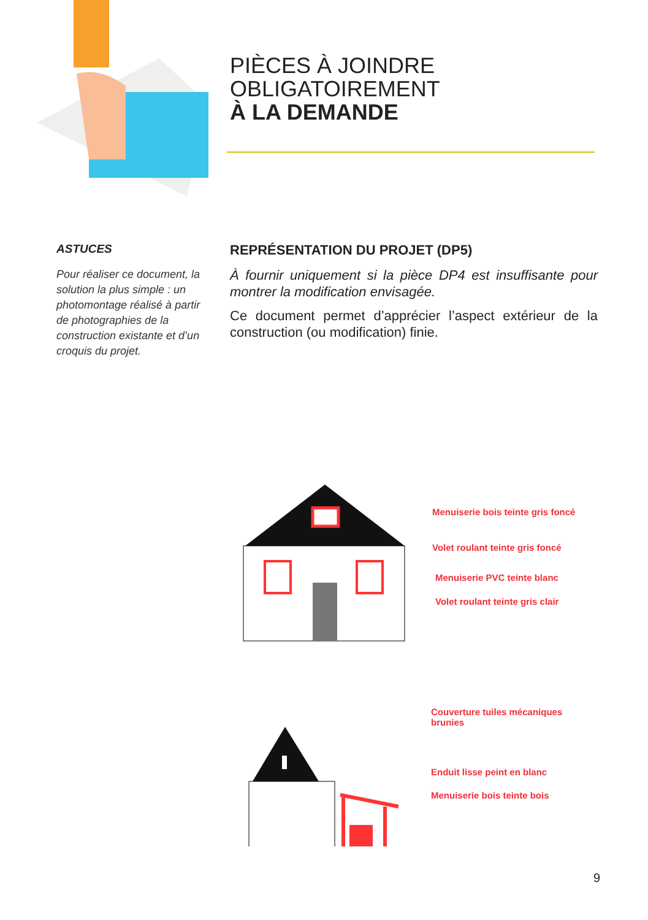PIÈCES À JOINDRE
OBLIGATOIREMENT
À LA DEMANDE
ASTUCES
Pour réaliser ce document, la solution la plus simple : un photomontage réalisé à partir de photographies de la construction existante et d’un croquis du projet.
REPRÉSENTATION DU PROJET (DP5)
À fournir uniquement si la pièce DP4 est insuffisante pour montrer la modification envisagée.
Ce document permet d’apprécier l’aspect extérieur de la construction (ou modification) finie.
Menuiserie bois teinte gris foncé
Volet roulant teinte gris foncé
Menuiserie PVC teinte blanc
Volet roulant teinte gris clair
Couverture tuiles mécaniques
brunies
Enduit lisse peint en blanc
Menuiserie bois teinte bois
9